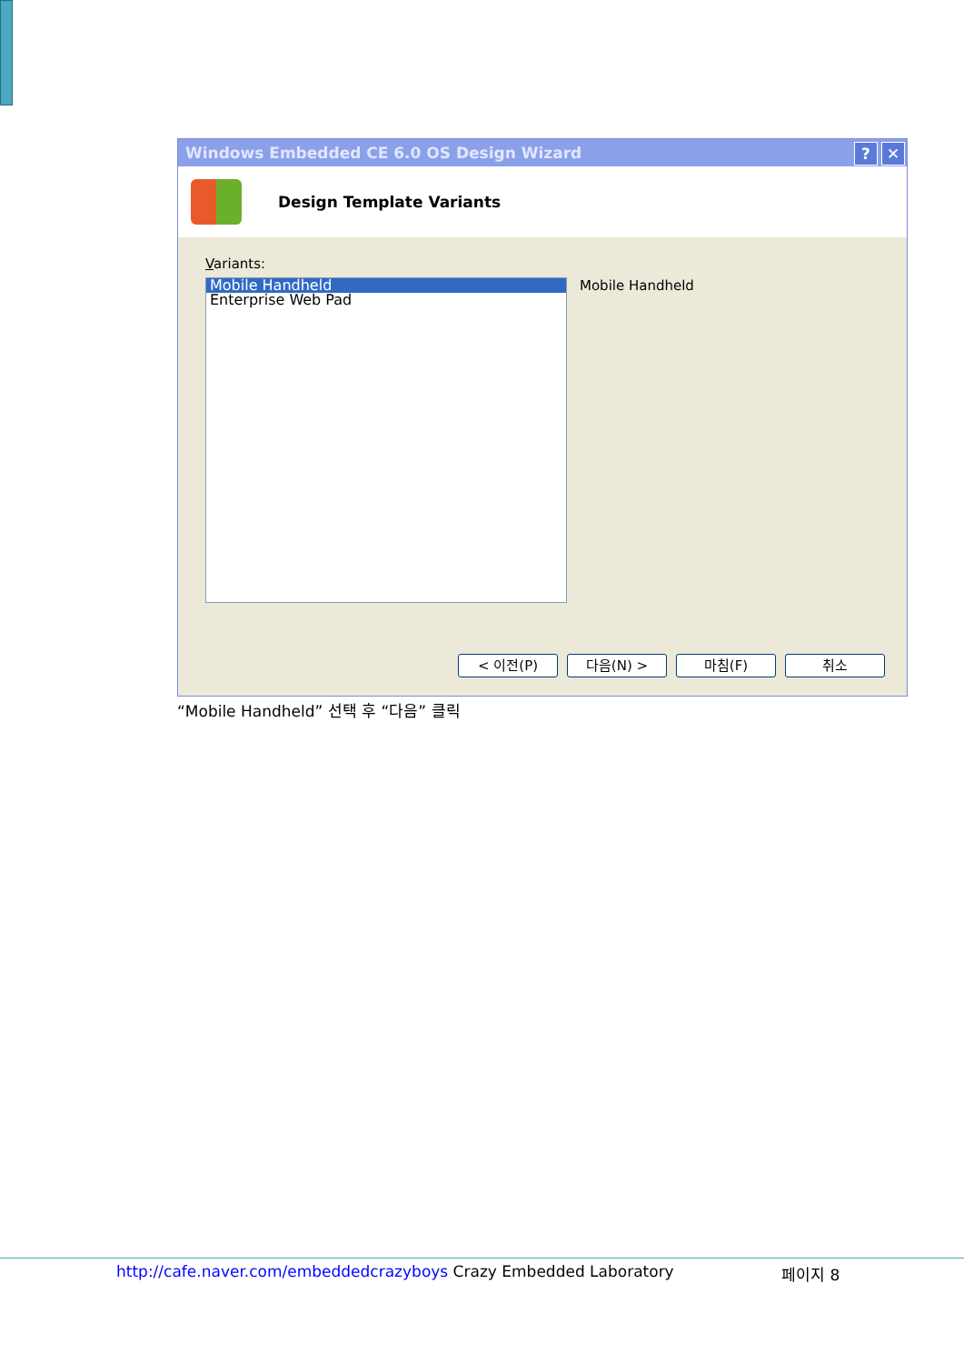Windows Embedded CE 6.0 OS Design Wizard? ✕
Design Template Variants
Variants:
Mobile Handheld
Enterprise Web Pad
Mobile Handheld
< 이전(P) 다음(N) > 마침(F) 취소
“Mobile Handheld” 선택 후 “다음” 클릭
http://cafe.naver.com/embeddedcrazyboys Crazy Embedded Laboratory 페이지 8